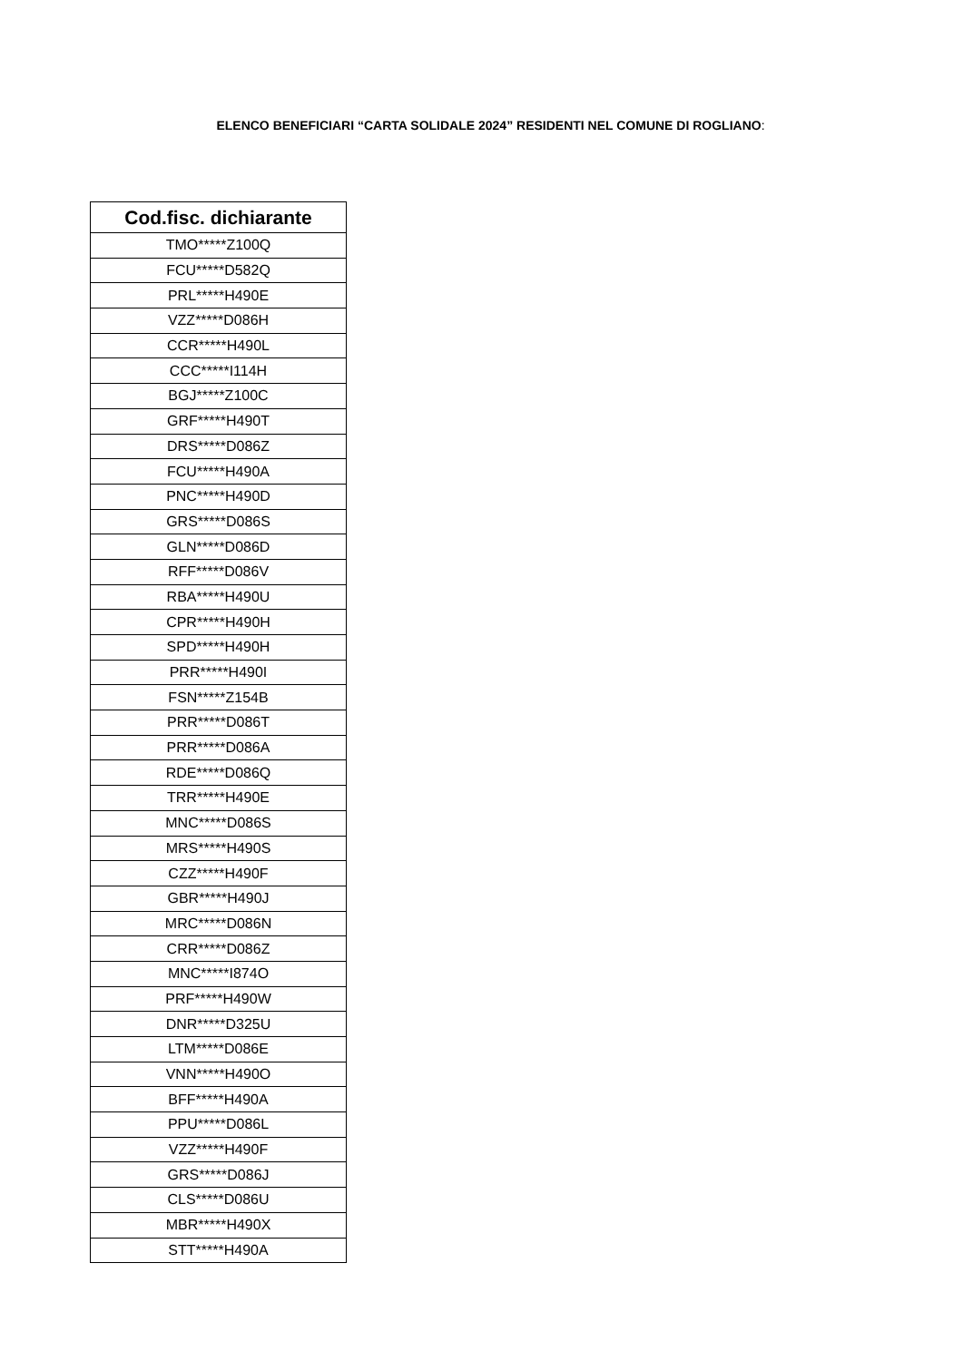ELENCO BENEFICIARI “CARTA SOLIDALE 2024” RESIDENTI NEL COMUNE DI ROGLIANO:
| Cod.fisc. dichiarante |
| --- |
| TMO*****Z100Q |
| FCU*****D582Q |
| PRL*****H490E |
| VZZ*****D086H |
| CCR*****H490L |
| CCC*****I114H |
| BGJ*****Z100C |
| GRF*****H490T |
| DRS*****D086Z |
| FCU*****H490A |
| PNC*****H490D |
| GRS*****D086S |
| GLN*****D086D |
| RFF*****D086V |
| RBA*****H490U |
| CPR*****H490H |
| SPD*****H490H |
| PRR*****H490I |
| FSN*****Z154B |
| PRR*****D086T |
| PRR*****D086A |
| RDE*****D086Q |
| TRR*****H490E |
| MNC*****D086S |
| MRS*****H490S |
| CZZ*****H490F |
| GBR*****H490J |
| MRC*****D086N |
| CRR*****D086Z |
| MNC*****I874O |
| PRF*****H490W |
| DNR*****D325U |
| LTM*****D086E |
| VNN*****H490O |
| BFF*****H490A |
| PPU*****D086L |
| VZZ*****H490F |
| GRS*****D086J |
| CLS*****D086U |
| MBR*****H490X |
| STT*****H490A |